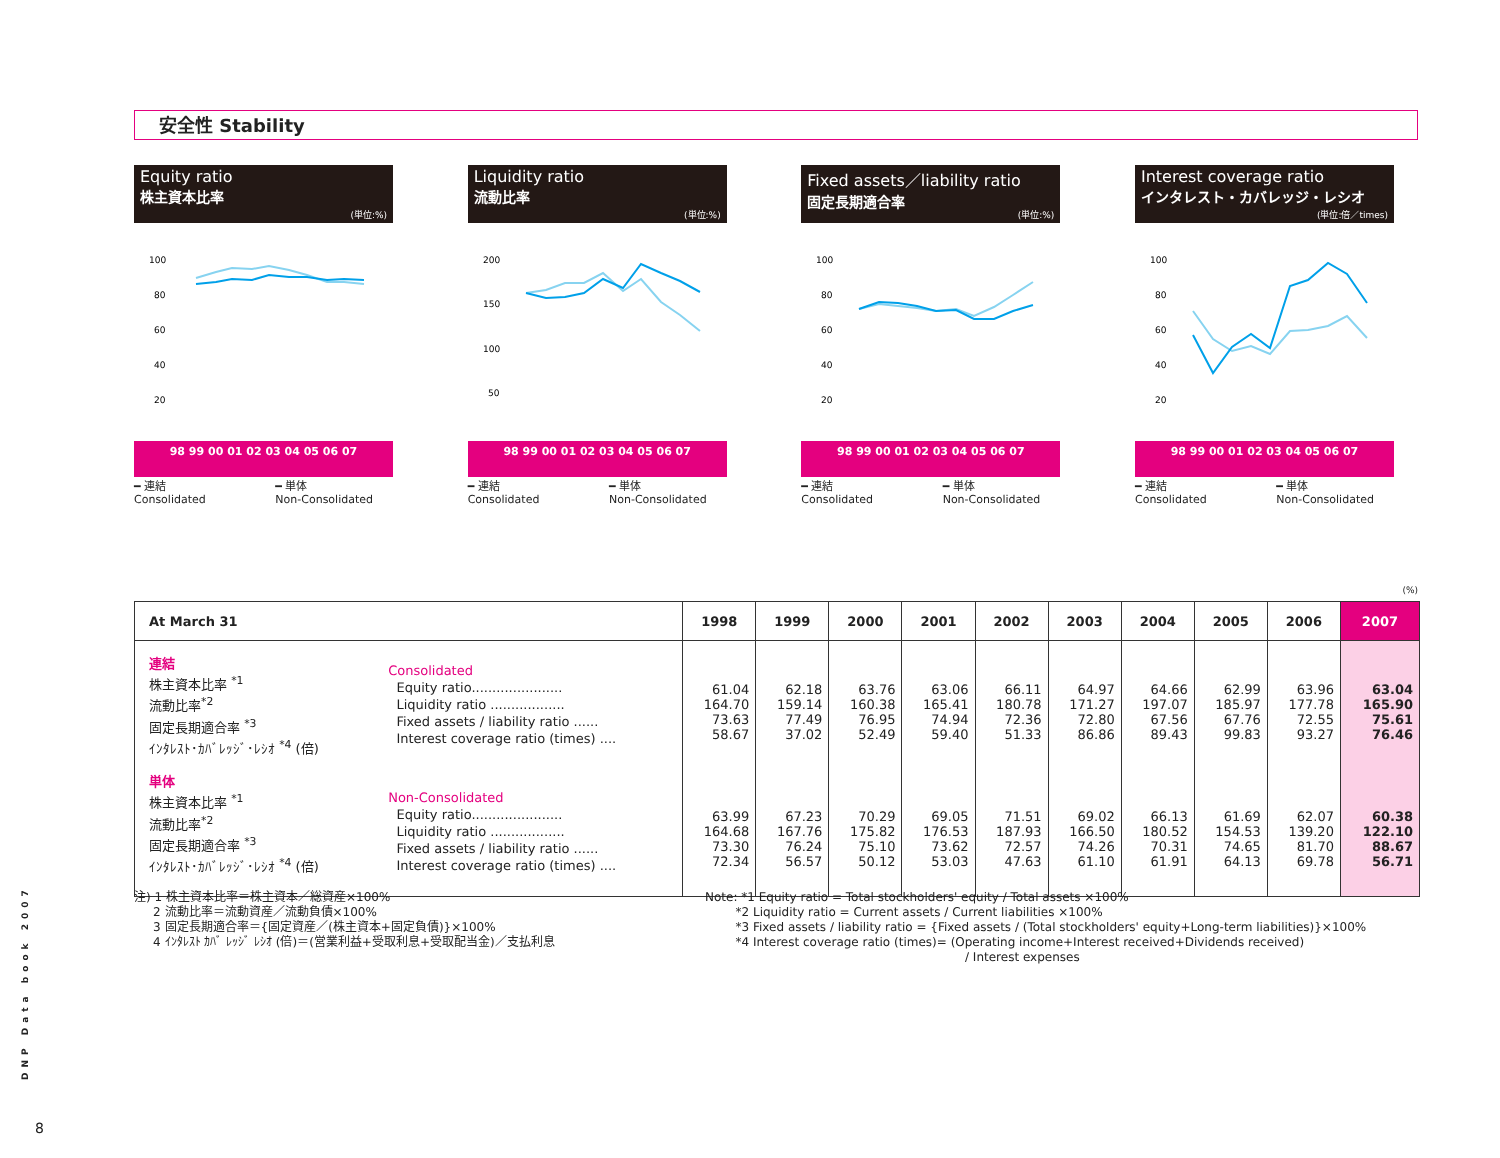(%)
安全性 Stability
Equity ratio
株主資本比率
(単位:%)
100
80
60
40
20
98 99 00 01 02 03 04 05 06 07
━ 連結
Consolidated ━ 単体
Non-Consolidated
Liquidity ratio
流動比率
(単位:%)
200
150
100
50
98 99 00 01 02 03 04 05 06 07
━ 連結
Consolidated ━ 単体
Non-Consolidated
Fixed assets／liability ratio
固定長期適合率
(単位:%)
100
80
60
40
20
98 99 00 01 02 03 04 05 06 07
━ 連結
Consolidated ━ 単体
Non-Consolidated
Interest coverage ratio
インタレスト・カバレッジ・レシオ
(単位:倍／times)
100
80
60
40
20
98 99 00 01 02 03 04 05 06 07
━ 連結
Consolidated ━ 単体
Non-Consolidated
| At March 31 | | 1998 | 1999 | 2000 | 2001 | 2002 | 2003 | 2004 | 2005 | 2006 | 2007 |
| --- | --- | --- | --- | --- | --- | --- | --- | --- | --- | --- | --- |
| 連結 株主資本比率 <sup>*1</sup> 流動比率<sup>*2</sup> 固定長期適合率 <sup>*3</sup> ｲﾝﾀﾚｽﾄ･ｶﾊﾞﾚｯｼﾞ･ﾚｼｵ <sup>*4</sup> (倍) | Consolidated Equity ratio...................... Liquidity ratio .................. Fixed assets / liability ratio ...... Interest coverage ratio (times) .... | 61.04 164.70 73.63 58.67 | 62.18 159.14 77.49 37.02 | 63.76 160.38 76.95 52.49 | 63.06 165.41 74.94 59.40 | 66.11 180.78 72.36 51.33 | 64.97 171.27 72.80 86.86 | 64.66 197.07 67.56 89.43 | 62.99 185.97 67.76 99.83 | 63.96 177.78 72.55 93.27 | 63.04 165.90 75.61 76.46 |
| 単体 株主資本比率 <sup>*1</sup> 流動比率<sup>*2</sup> 固定長期適合率 <sup>*3</sup> ｲﾝﾀﾚｽﾄ･ｶﾊﾞﾚｯｼﾞ･ﾚｼｵ <sup>*4</sup> (倍) | Non-Consolidated Equity ratio...................... Liquidity ratio .................. Fixed assets / liability ratio ...... Interest coverage ratio (times) .... | 63.99 164.68 73.30 72.34 | 67.23 167.76 76.24 56.57 | 70.29 175.82 75.10 50.12 | 69.05 176.53 73.62 53.03 | 71.51 187.93 72.57 47.63 | 69.02 166.50 74.26 61.10 | 66.13 180.52 70.31 61.91 | 61.69 154.53 74.65 64.13 | 62.07 139.20 81.70 69.78 | 60.38 122.10 88.67 56.71 |
注) 1 株主資本比率＝株主資本／総資産×100%
2 流動比率＝流動資産／流動負債×100%
3 固定長期適合率＝{固定資産／(株主資本+固定負債)}×100%
4 ｲﾝﾀﾚｽﾄ ｶﾊﾞ ﾚｯｼﾞ ﾚｼｵ (倍)＝(営業利益+受取利息+受取配当金)／支払利息
Note: *1 Equity ratio = Total stockholders' equity / Total assets ×100%
*2 Liquidity ratio = Current assets / Current liabilities ×100%
*3 Fixed assets / liability ratio = {Fixed assets / (Total stockholders' equity+Long-term liabilities)}×100%
*4 Interest coverage ratio (times)= (Operating income+Interest received+Dividends received)
/ Interest expenses
DNP Data book 2007
8